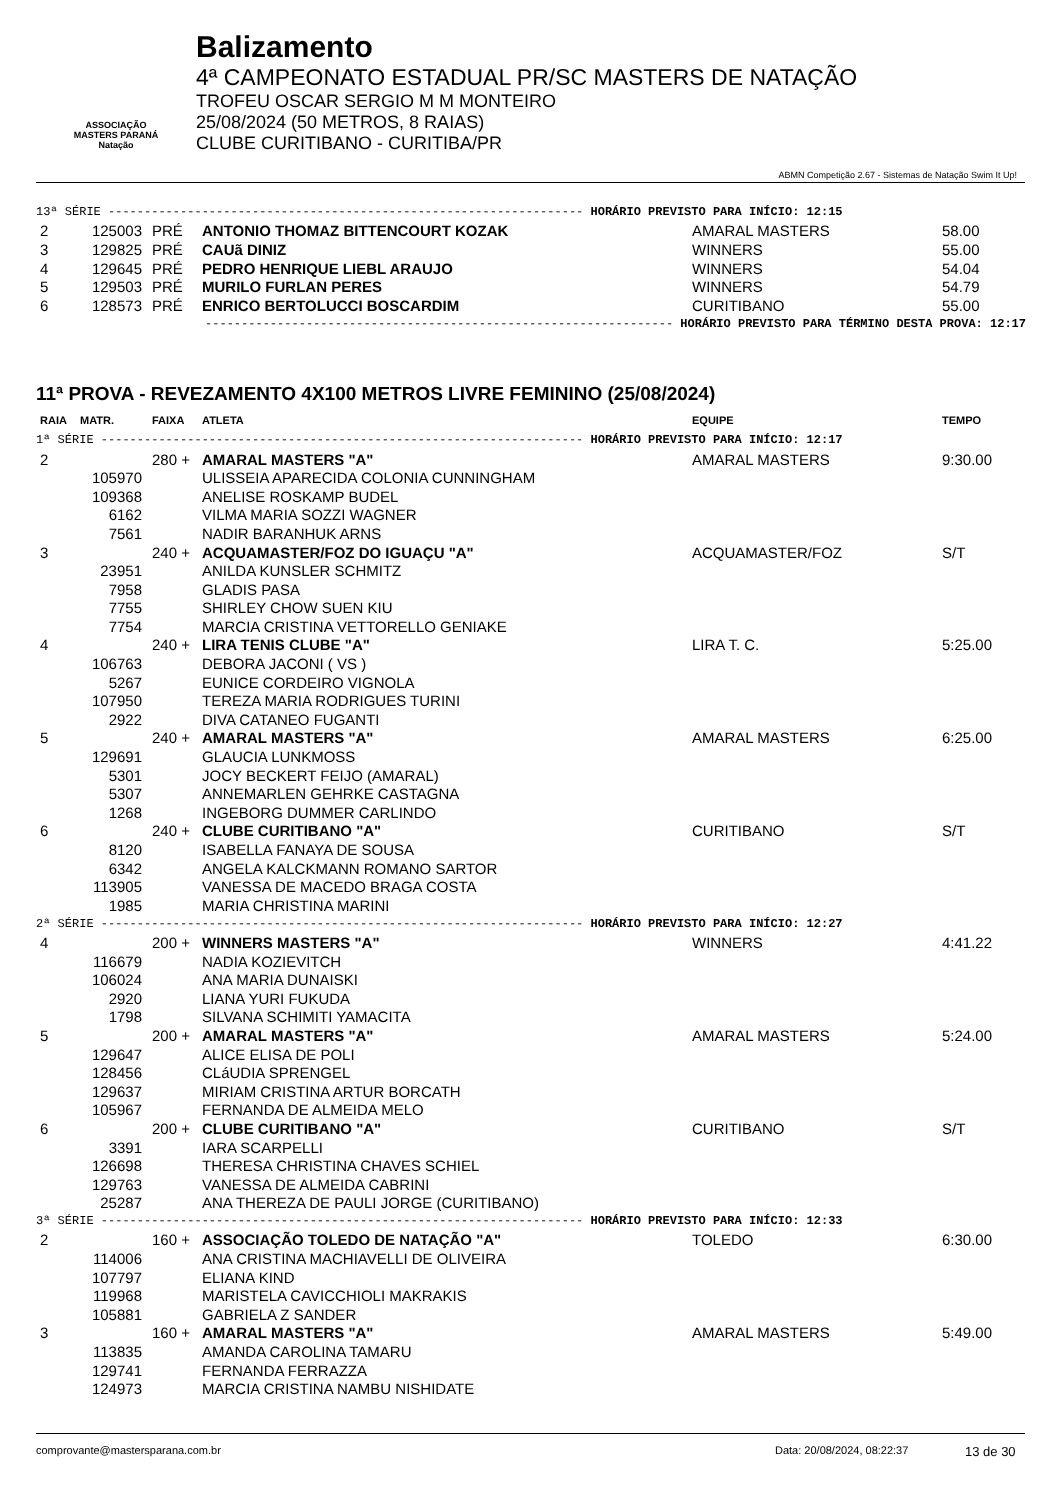ASSOCIAÇÃO
MASTERS PARANÁ
Natação
Balizamento
4ª CAMPEONATO ESTADUAL PR/SC MASTERS DE NATAÇÃO
TROFEU OSCAR SERGIO M M MONTEIRO
25/08/2024 (50 METROS, 8 RAIAS)
CLUBE CURITIBANO - CURITIBA/PR
ABMN Competição 2.67 - Sistemas de Natação Swim It Up!
| 13ª SÉRIE ------------------------------------------------------------------ HORÁRIO PREVISTO PARA INÍCIO: 12:15 | | | | | |
| 2 | 125003 | PRÉ | ANTONIO THOMAZ BITTENCOURT KOZAK | AMARAL MASTERS | 58.00 |
| 3 | 129825 | PRÉ | CAUã DINIZ | WINNERS | 55.00 |
| 4 | 129645 | PRÉ | PEDRO HENRIQUE LIEBL ARAUJO | WINNERS | 54.04 |
| 5 | 129503 | PRÉ | MURILO FURLAN PERES | WINNERS | 54.79 |
| 6 | 128573 | PRÉ | ENRICO BERTOLUCCI BOSCARDIM | CURITIBANO | 55.00 |
| ----------------------------------------------------------------- HORÁRIO PREVISTO PARA TÉRMINO DESTA PROVA: 12:17 | | | | | |
11ª PROVA - REVEZAMENTO 4X100 METROS LIVRE FEMININO (25/08/2024)
| RAIA | MATR. | FAIXA | ATLETA | EQUIPE | TEMPO |
| 1ª SÉRIE ------------------------------------------------------------------- HORÁRIO PREVISTO PARA INÍCIO: 12:17 | | | | | |
| 2 | | 280 + | AMARAL MASTERS "A" | AMARAL MASTERS | 9:30.00 |
| | 105970 | | ULISSEIA APARECIDA COLONIA CUNNINGHAM | | |
| | 109368 | | ANELISE ROSKAMP BUDEL | | |
| | 6162 | | VILMA MARIA SOZZI WAGNER | | |
| | 7561 | | NADIR BARANHUK ARNS | | |
| 3 | | 240 + | ACQUAMASTER/FOZ DO IGUAÇU "A" | ACQUAMASTER/FOZ | S/T |
| | 23951 | | ANILDA KUNSLER SCHMITZ | | |
| | 7958 | | GLADIS PASA | | |
| | 7755 | | SHIRLEY CHOW SUEN KIU | | |
| | 7754 | | MARCIA CRISTINA VETTORELLO GENIAKE | | |
| 4 | | 240 + | LIRA TENIS CLUBE "A" | LIRA T. C. | 5:25.00 |
| | 106763 | | DEBORA JACONI ( VS ) | | |
| | 5267 | | EUNICE CORDEIRO VIGNOLA | | |
| | 107950 | | TEREZA MARIA RODRIGUES TURINI | | |
| | 2922 | | DIVA CATANEO FUGANTI | | |
| 5 | | 240 + | AMARAL MASTERS "A" | AMARAL MASTERS | 6:25.00 |
| | 129691 | | GLAUCIA LUNKMOSS | | |
| | 5301 | | JOCY BECKERT FEIJO (AMARAL) | | |
| | 5307 | | ANNEMARLEN GEHRKE CASTAGNA | | |
| | 1268 | | INGEBORG DUMMER CARLINDO | | |
| 6 | | 240 + | CLUBE CURITIBANO "A" | CURITIBANO | S/T |
| | 8120 | | ISABELLA FANAYA DE SOUSA | | |
| | 6342 | | ANGELA KALCKMANN ROMANO SARTOR | | |
| | 113905 | | VANESSA DE MACEDO BRAGA COSTA | | |
| | 1985 | | MARIA CHRISTINA MARINI | | |
| 2ª SÉRIE ------------------------------------------------------------------- HORÁRIO PREVISTO PARA INÍCIO: 12:27 | | | | | |
| 4 | | 200 + | WINNERS MASTERS "A" | WINNERS | 4:41.22 |
| | 116679 | | NADIA KOZIEVITCH | | |
| | 106024 | | ANA MARIA DUNAISKI | | |
| | 2920 | | LIANA YURI FUKUDA | | |
| | 1798 | | SILVANA SCHIMITI YAMACITA | | |
| 5 | | 200 + | AMARAL MASTERS "A" | AMARAL MASTERS | 5:24.00 |
| | 129647 | | ALICE ELISA DE POLI | | |
| | 128456 | | CLáUDIA SPRENGEL | | |
| | 129637 | | MIRIAM CRISTINA ARTUR BORCATH | | |
| | 105967 | | FERNANDA DE ALMEIDA MELO | | |
| 6 | | 200 + | CLUBE CURITIBANO "A" | CURITIBANO | S/T |
| | 3391 | | IARA SCARPELLI | | |
| | 126698 | | THERESA CHRISTINA CHAVES SCHIEL | | |
| | 129763 | | VANESSA DE ALMEIDA CABRINI | | |
| | 25287 | | ANA THEREZA DE PAULI JORGE (CURITIBANO) | | |
| 3ª SÉRIE ------------------------------------------------------------------- HORÁRIO PREVISTO PARA INÍCIO: 12:33 | | | | | |
| 2 | | 160 + | ASSOCIAÇÃO TOLEDO DE NATAÇÃO "A" | TOLEDO | 6:30.00 |
| | 114006 | | ANA CRISTINA MACHIAVELLI DE OLIVEIRA | | |
| | 107797 | | ELIANA KIND | | |
| | 119968 | | MARISTELA CAVICCHIOLI MAKRAKIS | | |
| | 105881 | | GABRIELA Z SANDER | | |
| 3 | | 160 + | AMARAL MASTERS "A" | AMARAL MASTERS | 5:49.00 |
| | 113835 | | AMANDA CAROLINA TAMARU | | |
| | 129741 | | FERNANDA FERRAZZA | | |
| | 124973 | | MARCIA CRISTINA NAMBU NISHIDATE | | |
comprovante@mastersparana.com.br Data: 20/08/2024, 08:22:37 13 de 30